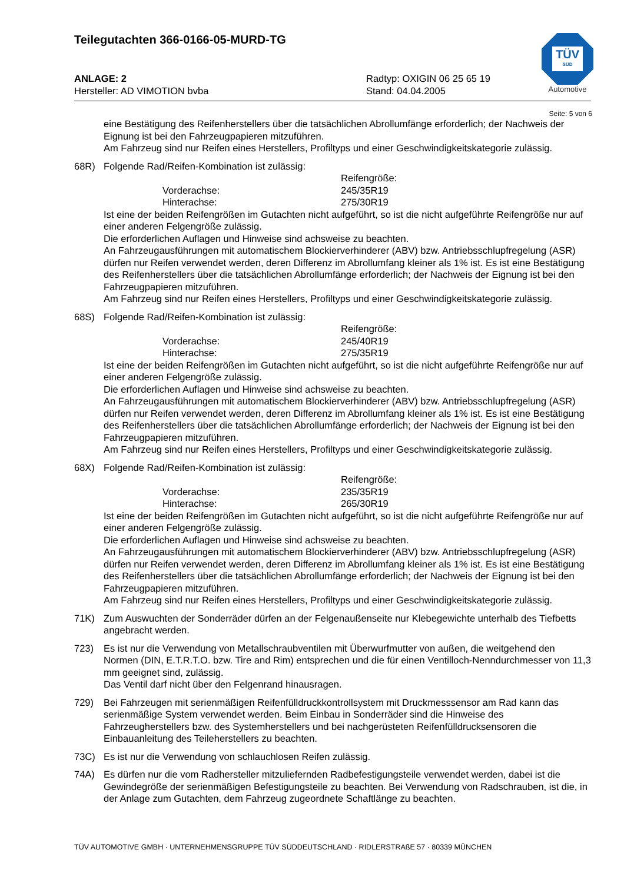Teilegutachten 366-0166-05-MURD-TG
TÜV
SÜD
Automotive
ANLAGE: 2
Hersteller: AD VIMOTION bvba
Radtyp: OXIGIN 06 25 65 19
Stand: 04.04.2005
Seite: 5 von 6
eine Bestätigung des Reifenherstellers über die tatsächlichen Abrollumfänge erforderlich; der Nachweis der Eignung ist bei den Fahrzeugpapieren mitzuführen.
Am Fahrzeug sind nur Reifen eines Herstellers, Profiltyps und einer Geschwindigkeitskategorie zulässig.
68R) Folgende Rad/Reifen-Kombination ist zulässig:
Reifengröße: Vorderachse: 245/35R19 Hinterachse: 275/30R19
Ist eine der beiden Reifengrößen im Gutachten nicht aufgeführt, so ist die nicht aufgeführte Reifengröße nur auf einer anderen Felgengröße zulässig.
Die erforderlichen Auflagen und Hinweise sind achsweise zu beachten.
An Fahrzeugausführungen mit automatischem Blockierverhinderer (ABV) bzw. Antriebsschlupfregelung (ASR) dürfen nur Reifen verwendet werden, deren Differenz im Abrollumfang kleiner als 1% ist. Es ist eine Bestätigung des Reifenherstellers über die tatsächlichen Abrollumfänge erforderlich; der Nachweis der Eignung ist bei den Fahrzeugpapieren mitzuführen.
Am Fahrzeug sind nur Reifen eines Herstellers, Profiltyps und einer Geschwindigkeitskategorie zulässig.
68S) Folgende Rad/Reifen-Kombination ist zulässig:
Reifengröße: Vorderachse: 245/40R19 Hinterachse: 275/35R19
Ist eine der beiden Reifengrößen im Gutachten nicht aufgeführt, so ist die nicht aufgeführte Reifengröße nur auf einer anderen Felgengröße zulässig.
Die erforderlichen Auflagen und Hinweise sind achsweise zu beachten.
An Fahrzeugausführungen mit automatischem Blockierverhinderer (ABV) bzw. Antriebsschlupfregelung (ASR) dürfen nur Reifen verwendet werden, deren Differenz im Abrollumfang kleiner als 1% ist. Es ist eine Bestätigung des Reifenherstellers über die tatsächlichen Abrollumfänge erforderlich; der Nachweis der Eignung ist bei den Fahrzeugpapieren mitzuführen.
Am Fahrzeug sind nur Reifen eines Herstellers, Profiltyps und einer Geschwindigkeitskategorie zulässig.
68X) Folgende Rad/Reifen-Kombination ist zulässig:
Reifengröße: Vorderachse: 235/35R19 Hinterachse: 265/30R19
Ist eine der beiden Reifengrößen im Gutachten nicht aufgeführt, so ist die nicht aufgeführte Reifengröße nur auf einer anderen Felgengröße zulässig.
Die erforderlichen Auflagen und Hinweise sind achsweise zu beachten.
An Fahrzeugausführungen mit automatischem Blockierverhinderer (ABV) bzw. Antriebsschlupfregelung (ASR) dürfen nur Reifen verwendet werden, deren Differenz im Abrollumfang kleiner als 1% ist. Es ist eine Bestätigung des Reifenherstellers über die tatsächlichen Abrollumfänge erforderlich; der Nachweis der Eignung ist bei den Fahrzeugpapieren mitzuführen.
Am Fahrzeug sind nur Reifen eines Herstellers, Profiltyps und einer Geschwindigkeitskategorie zulässig.
71K) Zum Auswuchten der Sonderräder dürfen an der Felgenaußenseite nur Klebegewichte unterhalb des Tiefbetts angebracht werden.
723) Es ist nur die Verwendung von Metallschraubventilen mit Überwurfmutter von außen, die weitgehend den Normen (DIN, E.T.R.T.O. bzw. Tire and Rim) entsprechen und die für einen Ventilloch-Nenndurchmesser von 11,3 mm geeignet sind, zulässig.
Das Ventil darf nicht über den Felgenrand hinausragen.
729) Bei Fahrzeugen mit serienmäßigen Reifenfülldruckkontrollsystem mit Druckmesssensor am Rad kann das serienmäßige System verwendet werden. Beim Einbau in Sonderräder sind die Hinweise des Fahrzeugherstellers bzw. des Systemherstellers und bei nachgerüsteten Reifenfülldrucksensoren die Einbauanleitung des Teileherstellers zu beachten.
73C) Es ist nur die Verwendung von schlauchlosen Reifen zulässig.
74A) Es dürfen nur die vom Radhersteller mitzuliefernden Radbefestigungsteile verwendet werden, dabei ist die Gewindegröße der serienmäßigen Befestigungsteile zu beachten. Bei Verwendung von Radschrauben, ist die, in der Anlage zum Gutachten, dem Fahrzeug zugeordnete Schaftlänge zu beachten.
TÜV AUTOMOTIVE GMBH · UNTERNEHMENSGRUPPE TÜV SÜDDEUTSCHLAND · RIDLERSTRAßE 57 · 80339 MÜNCHEN